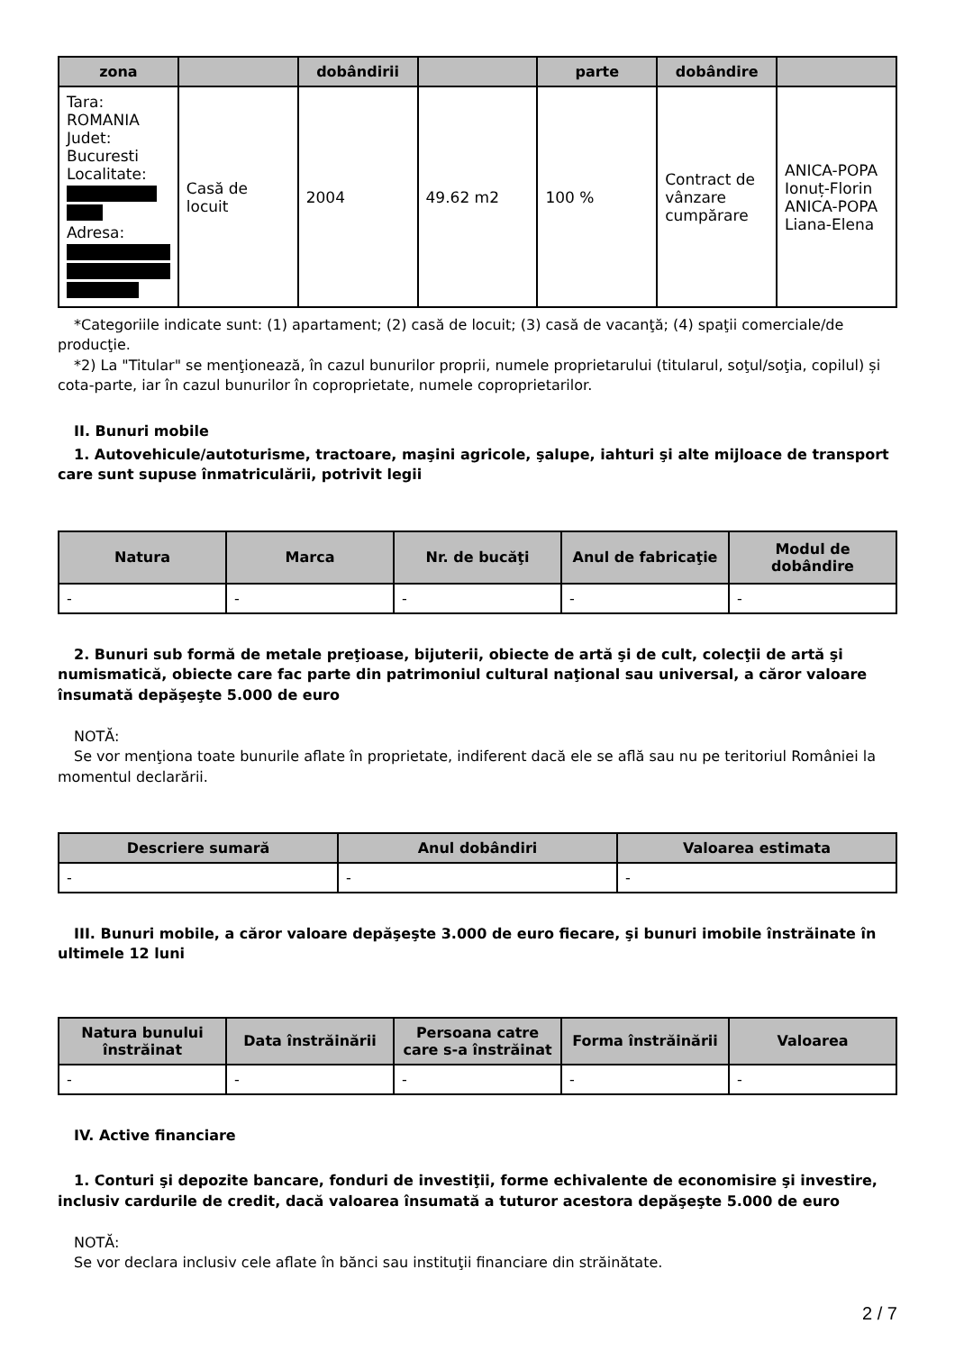| zona | | dobândirii | | parte | dobândire | |
| --- | --- | --- | --- | --- | --- | --- |
| Tara: ROMANIA Judet: Bucuresti Localitate: Adresa: | Casă de locuit | 2004 | 49.62 m2 | 100 % | Contract de vânzare cumpărare | ANICA-POPA Ionuț-Florin ANICA-POPA Liana-Elena |
*Categoriile indicate sunt: (1) apartament; (2) casă de locuit; (3) casă de vacanţă; (4) spaţii comerciale/de producţie.
*2) La "Titular" se menţionează, în cazul bunurilor proprii, numele proprietarului (titularul, soţul/soţia, copilul) și cota-parte, iar în cazul bunurilor în coproprietate, numele coproprietarilor.
II. Bunuri mobile
1. Autovehicule/autoturisme, tractoare, maşini agricole, şalupe, iahturi şi alte mijloace de transport care sunt supuse înmatriculării, potrivit legii
| Natura | Marca | Nr. de bucăţi | Anul de fabricaţie | Modul de dobândire |
| --- | --- | --- | --- | --- |
| - | - | - | - | - |
2. Bunuri sub formă de metale preţioase, bijuterii, obiecte de artă şi de cult, colecţii de artă şi numismatică, obiecte care fac parte din patrimoniul cultural naţional sau universal, a căror valoare însumată depăşeşte 5.000 de euro
NOTĂ:
Se vor menţiona toate bunurile aflate în proprietate, indiferent dacă ele se află sau nu pe teritoriul României la momentul declarării.
| Descriere sumară | Anul dobândiri | Valoarea estimata |
| --- | --- | --- |
| - | - | - |
III. Bunuri mobile, a căror valoare depăşeşte 3.000 de euro fiecare, şi bunuri imobile înstrăinate în ultimele 12 luni
| Natura bunului înstrăinat | Data înstrăinării | Persoana catre care s-a înstrăinat | Forma înstrăinării | Valoarea |
| --- | --- | --- | --- | --- |
| - | - | - | - | - |
IV. Active financiare
1. Conturi şi depozite bancare, fonduri de investiţii, forme echivalente de economisire şi investire, inclusiv cardurile de credit, dacă valoarea însumată a tuturor acestora depăşeşte 5.000 de euro
NOTĂ:
Se vor declara inclusiv cele aflate în bănci sau instituţii financiare din străinătate.
2 / 7